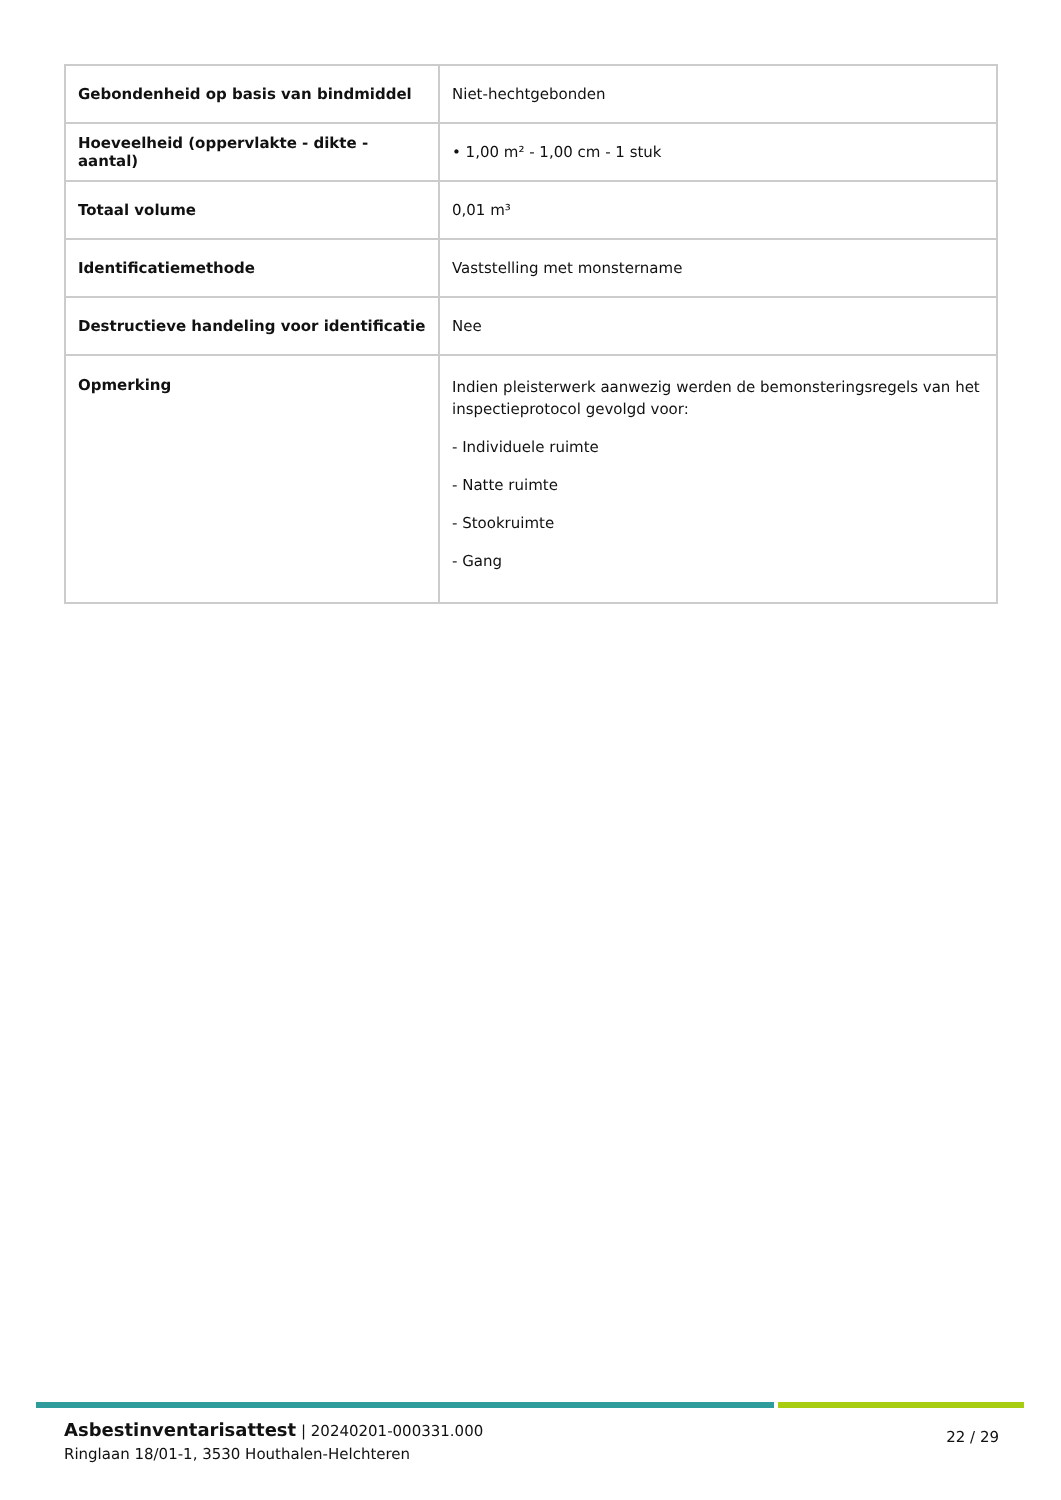| Gebondenheid op basis van bindmiddel | Niet-hechtgebonden |
| Hoeveelheid (oppervlakte - dikte - aantal) | • 1,00 m² - 1,00 cm - 1 stuk |
| Totaal volume | 0,01 m³ |
| Identificatiemethode | Vaststelling met monstername |
| Destructieve handeling voor identificatie | Nee |
| Opmerking | Indien pleisterwerk aanwezig werden de bemonsteringsregels van het inspectieprotocol gevolgd voor: - Individuele ruimte - Natte ruimte - Stookruimte - Gang |
Asbestinventarisattest | 20240201-000331.000
Ringlaan 18/01-1, 3530 Houthalen-Helchteren
22 / 29